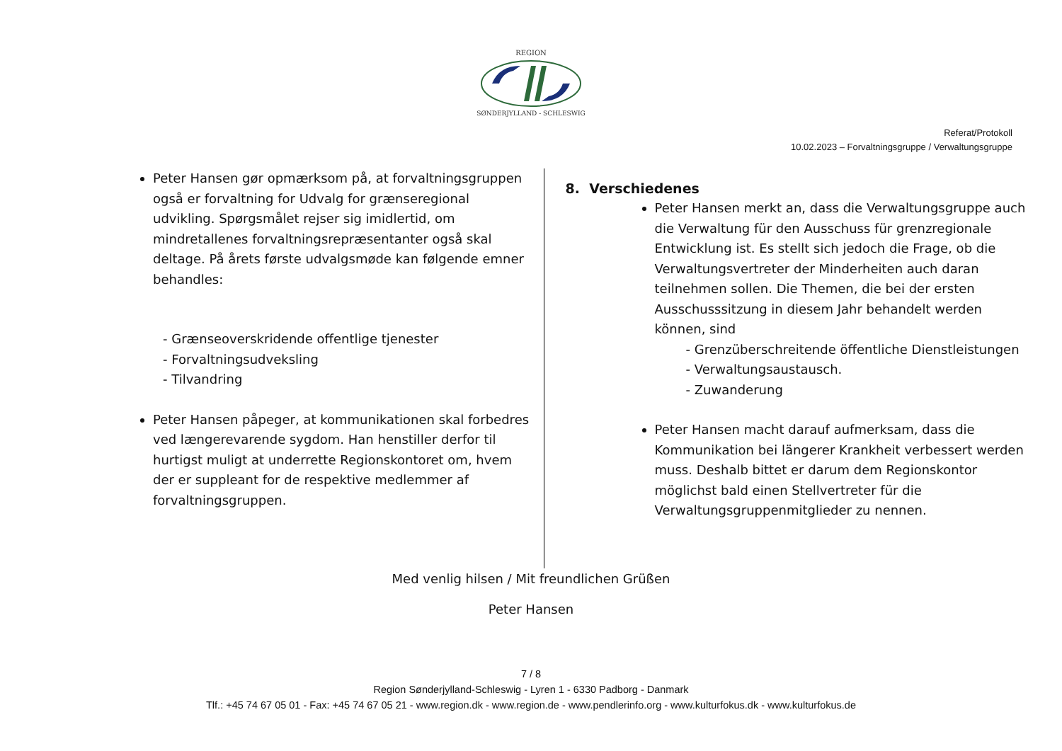REGION
SØNDERJYLLAND - SCHLESWIG
Referat/Protokoll
10.02.2023 – Forvaltningsgruppe / Verwaltungsgruppe
Peter Hansen gør opmærksom på, at forvaltningsgruppen også er forvaltning for Udvalg for grænseregional udvikling. Spørgsmålet rejser sig imidlertid, om mindretallenes forvaltningsrepræsentanter også skal deltage. På årets første udvalgsmøde kan følgende emner behandles:
- Grænseoverskridende offentlige tjenester
- Forvaltningsudveksling
- Tilvandring
Peter Hansen påpeger, at kommunikationen skal forbedres ved længerevarende sygdom. Han henstiller derfor til hurtigst muligt at underrette Regionskontoret om, hvem der er suppleant for de respektive medlemmer af forvaltningsgruppen.
8. Verschiedenes
Peter Hansen merkt an, dass die Verwaltungsgruppe auch die Verwaltung für den Ausschuss für grenzregionale Entwicklung ist. Es stellt sich jedoch die Frage, ob die Verwaltungsvertreter der Minderheiten auch daran teilnehmen sollen. Die Themen, die bei der ersten Ausschusssitzung in diesem Jahr behandelt werden können, sind
- Grenzüberschreitende öffentliche Dienstleistungen
- Verwaltungsaustausch.
- Zuwanderung
Peter Hansen macht darauf aufmerksam, dass die Kommunikation bei längerer Krankheit verbessert werden muss. Deshalb bittet er darum dem Regionskontor möglichst bald einen Stellvertreter für die Verwaltungsgruppenmitglieder zu nennen.
Med venlig hilsen / Mit freundlichen Grüßen
Peter Hansen
7 / 8
Region Sønderjylland-Schleswig - Lyren 1 - 6330 Padborg - Danmark
Tlf.: +45 74 67 05 01 - Fax: +45 74 67 05 21 - www.region.dk - www.region.de - www.pendlerinfo.org - www.kulturfokus.dk - www.kulturfokus.de